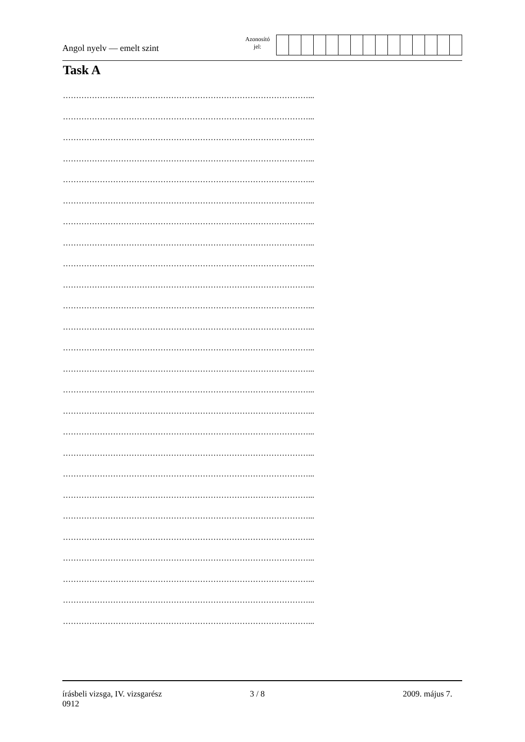Angol nyelv — emelt szint
Azonosító
jel:
Task A
…………………………………………………………………………………...
…………………………………………………………………………………...
…………………………………………………………………………………...
…………………………………………………………………………………...
…………………………………………………………………………………...
…………………………………………………………………………………...
…………………………………………………………………………………...
…………………………………………………………………………………...
…………………………………………………………………………………...
…………………………………………………………………………………...
…………………………………………………………………………………...
…………………………………………………………………………………...
…………………………………………………………………………………...
…………………………………………………………………………………...
…………………………………………………………………………………...
…………………………………………………………………………………...
…………………………………………………………………………………...
…………………………………………………………………………………...
…………………………………………………………………………………...
…………………………………………………………………………………...
…………………………………………………………………………………...
…………………………………………………………………………………...
…………………………………………………………………………………...
…………………………………………………………………………………...
…………………………………………………………………………………...
…………………………………………………………………………………...
írásbeli vizsga, IV. vizsgarész
0912
3 / 8 2009. május 7.